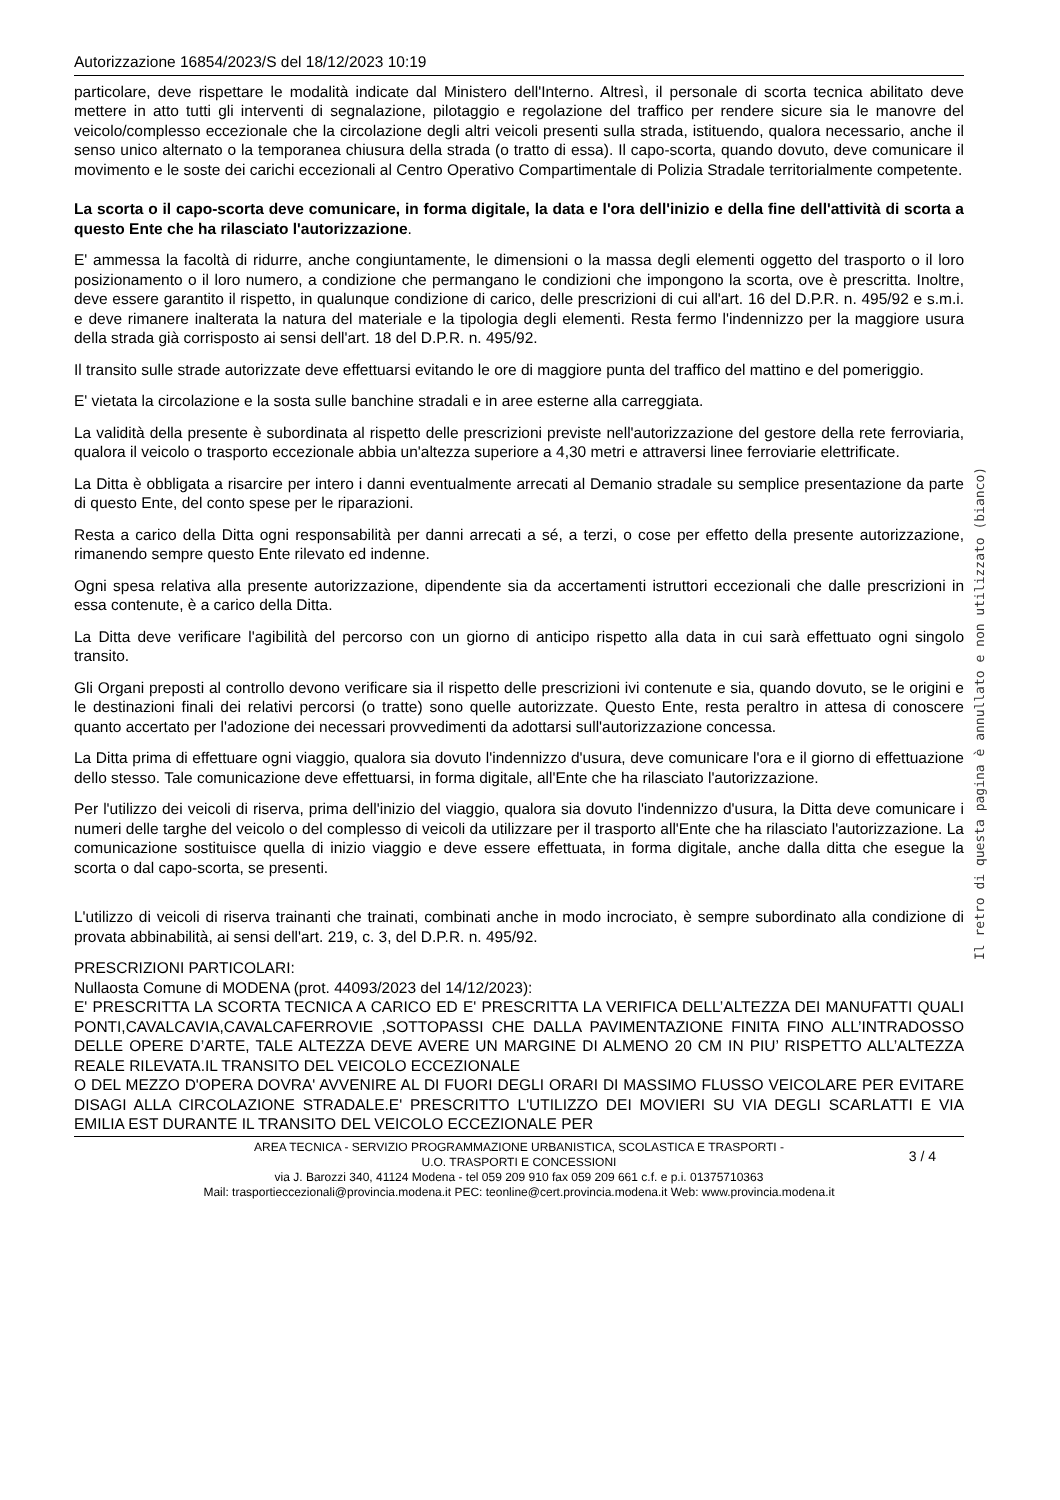Autorizzazione 16854/2023/S del 18/12/2023 10:19
particolare, deve rispettare le modalità indicate dal Ministero dell'Interno. Altresì, il personale di scorta tecnica abilitato deve mettere in atto tutti gli interventi di segnalazione, pilotaggio e regolazione del traffico per rendere sicure sia le manovre del veicolo/complesso eccezionale che la circolazione degli altri veicoli presenti sulla strada, istituendo, qualora necessario, anche il senso unico alternato o la temporanea chiusura della strada (o tratto di essa). Il capo-scorta, quando dovuto, deve comunicare il movimento e le soste dei carichi eccezionali al Centro Operativo Compartimentale di Polizia Stradale territorialmente competente.
La scorta o il capo-scorta deve comunicare, in forma digitale, la data e l'ora dell'inizio e della fine dell'attività di scorta a questo Ente che ha rilasciato l'autorizzazione.
E' ammessa la facoltà di ridurre, anche congiuntamente, le dimensioni o la massa degli elementi oggetto del trasporto o il loro posizionamento o il loro numero, a condizione che permangano le condizioni che impongono la scorta, ove è prescritta. Inoltre, deve essere garantito il rispetto, in qualunque condizione di carico, delle prescrizioni di cui all'art. 16 del D.P.R. n. 495/92 e s.m.i. e deve rimanere inalterata la natura del materiale e la tipologia degli elementi. Resta fermo l'indennizzo per la maggiore usura della strada già corrisposto ai sensi dell'art. 18 del D.P.R. n. 495/92.
Il transito sulle strade autorizzate deve effettuarsi evitando le ore di maggiore punta del traffico del mattino e del pomeriggio.
E' vietata la circolazione e la sosta sulle banchine stradali e in aree esterne alla carreggiata.
La validità della presente è subordinata al rispetto delle prescrizioni previste nell'autorizzazione del gestore della rete ferroviaria, qualora il veicolo o trasporto eccezionale abbia un'altezza superiore a 4,30 metri e attraversi linee ferroviarie elettrificate.
La Ditta è obbligata a risarcire per intero i danni eventualmente arrecati al Demanio stradale su semplice presentazione da parte di questo Ente, del conto spese per le riparazioni.
Resta a carico della Ditta ogni responsabilità per danni arrecati a sé, a terzi, o cose per effetto della presente autorizzazione, rimanendo sempre questo Ente rilevato ed indenne.
Ogni spesa relativa alla presente autorizzazione, dipendente sia da accertamenti istruttori eccezionali che dalle prescrizioni in essa contenute, è a carico della Ditta.
La Ditta deve verificare l'agibilità del percorso con un giorno di anticipo rispetto alla data in cui sarà effettuato ogni singolo transito.
Gli Organi preposti al controllo devono verificare sia il rispetto delle prescrizioni ivi contenute e sia, quando dovuto, se le origini e le destinazioni finali dei relativi percorsi (o tratte) sono quelle autorizzate. Questo Ente, resta peraltro in attesa di conoscere quanto accertato per l'adozione dei necessari provvedimenti da adottarsi sull'autorizzazione concessa.
La Ditta prima di effettuare ogni viaggio, qualora sia dovuto l'indennizzo d'usura, deve comunicare l'ora e il giorno di effettuazione dello stesso. Tale comunicazione deve effettuarsi, in forma digitale, all'Ente che ha rilasciato l'autorizzazione.
Per l'utilizzo dei veicoli di riserva, prima dell'inizio del viaggio, qualora sia dovuto l'indennizzo d'usura, la Ditta deve comunicare i numeri delle targhe del veicolo o del complesso di veicoli da utilizzare per il trasporto all'Ente che ha rilasciato l'autorizzazione. La comunicazione sostituisce quella di inizio viaggio e deve essere effettuata, in forma digitale, anche dalla ditta che esegue la scorta o dal capo-scorta, se presenti.
L'utilizzo di veicoli di riserva trainanti che trainati, combinati anche in modo incrociato, è sempre subordinato alla condizione di provata abbinabilità, ai sensi dell'art. 219, c. 3, del D.P.R. n. 495/92.
PRESCRIZIONI PARTICOLARI:
Nullaosta Comune di MODENA (prot. 44093/2023 del 14/12/2023):
E' PRESCRITTA LA SCORTA TECNICA A CARICO ED E' PRESCRITTA LA VERIFICA DELL’ALTEZZA DEI MANUFATTI QUALI PONTI,CAVALCAVIA,CAVALCAFERROVIE ,SOTTOPASSI CHE DALLA PAVIMENTAZIONE FINITA FINO ALL’INTRADOSSO DELLE OPERE D’ARTE, TALE ALTEZZA DEVE AVERE UN MARGINE DI ALMENO 20 CM IN PIU’ RISPETTO ALL’ALTEZZA REALE RILEVATA.IL TRANSITO DEL VEICOLO ECCEZIONALE
O DEL MEZZO D'OPERA DOVRA' AVVENIRE AL DI FUORI DEGLI ORARI DI MASSIMO FLUSSO VEICOLARE PER EVITARE DISAGI ALLA CIRCOLAZIONE STRADALE.E' PRESCRITTO L'UTILIZZO DEI MOVIERI SU VIA DEGLI SCARLATTI E VIA EMILIA EST DURANTE IL TRANSITO DEL VEICOLO ECCEZIONALE PER
AREA TECNICA - SERVIZIO PROGRAMMAZIONE URBANISTICA, SCOLASTICA E TRASPORTI -
U.O. TRASPORTI E CONCESSIONI
3 / 4
via J. Barozzi 340, 41124 Modena - tel 059 209 910 fax 059 209 661 c.f. e p.i. 01375710363
Mail: trasportieccezionali@provincia.modena.it PEC: teonline@cert.provincia.modena.it Web: www.provincia.modena.it
Il retro di questa pagina è annullato e non utilizzato (bianco)